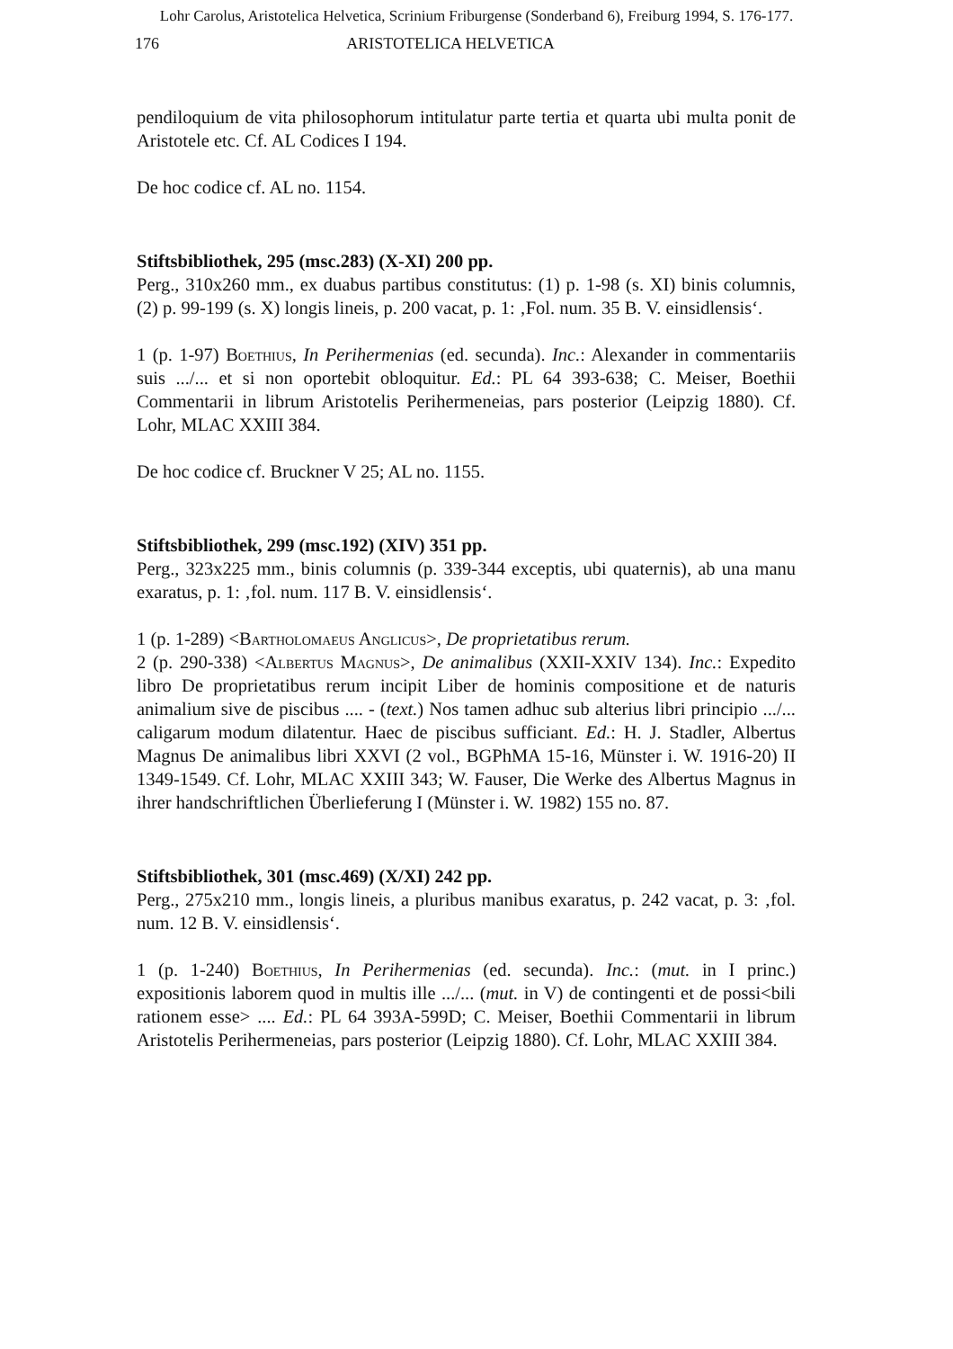Lohr Carolus, Aristotelica Helvetica, Scrinium Friburgense (Sonderband 6), Freiburg 1994, S. 176-177.
176 ARISTOTELICA HELVETICA
pendiloquium de vita philosophorum intitulatur parte tertia et quarta ubi multa ponit de Aristotele etc. Cf. AL Codices I 194.
De hoc codice cf. AL no. 1154.
Stiftsbibliothek, 295 (msc.283) (X-XI) 200 pp.
Perg., 310x260 mm., ex duabus partibus constitutus: (1) p. 1-98 (s. XI) binis columnis, (2) p. 99-199 (s. X) longis lineis, p. 200 vacat, p. 1: ‚Fol. num. 35 B. V. einsidlensis‘.
1 (p. 1-97) Boethius, In Perihermenias (ed. secunda). Inc.: Alexander in commentariis suis .../... et si non oportebit obloquitur. Ed.: PL 64 393-638; C. Meiser, Boethii Commentarii in librum Aristotelis Perihermeneias, pars posterior (Leipzig 1880). Cf. Lohr, MLAC XXIII 384.
De hoc codice cf. Bruckner V 25; AL no. 1155.
Stiftsbibliothek, 299 (msc.192) (XIV) 351 pp.
Perg., 323x225 mm., binis columnis (p. 339-344 exceptis, ubi quaternis), ab una manu exaratus, p. 1: ‚fol. num. 117 B. V. einsidlensis‘.
1 (p. 1-289) <Bartholomaeus Anglicus>, De proprietatibus rerum.
2 (p. 290-338) <Albertus Magnus>, De animalibus (XXII-XXIV 134). Inc.: Expedito libro De proprietatibus rerum incipit Liber de hominis compositione et de naturis animalium sive de piscibus .... - (text.) Nos tamen adhuc sub alterius libri principio .../... caligarum modum dilatentur. Haec de piscibus sufficiant. Ed.: H. J. Stadler, Albertus Magnus De animalibus libri XXVI (2 vol., BGPhMA 15-16, Münster i. W. 1916-20) II 1349-1549. Cf. Lohr, MLAC XXIII 343; W. Fauser, Die Werke des Albertus Magnus in ihrer handschriftlichen Überlieferung I (Münster i. W. 1982) 155 no. 87.
Stiftsbibliothek, 301 (msc.469) (X/XI) 242 pp.
Perg., 275x210 mm., longis lineis, a pluribus manibus exaratus, p. 242 vacat, p. 3: ‚fol. num. 12 B. V. einsidlensis‘.
1 (p. 1-240) Boethius, In Perihermenias (ed. secunda). Inc.: (mut. in I princ.) expositionis laborem quod in multis ille .../... (mut. in V) de contingenti et de possi<bili rationem esse> .... Ed.: PL 64 393A-599D; C. Meiser, Boethii Commentarii in librum Aristotelis Perihermeneias, pars posterior (Leipzig 1880). Cf. Lohr, MLAC XXIII 384.